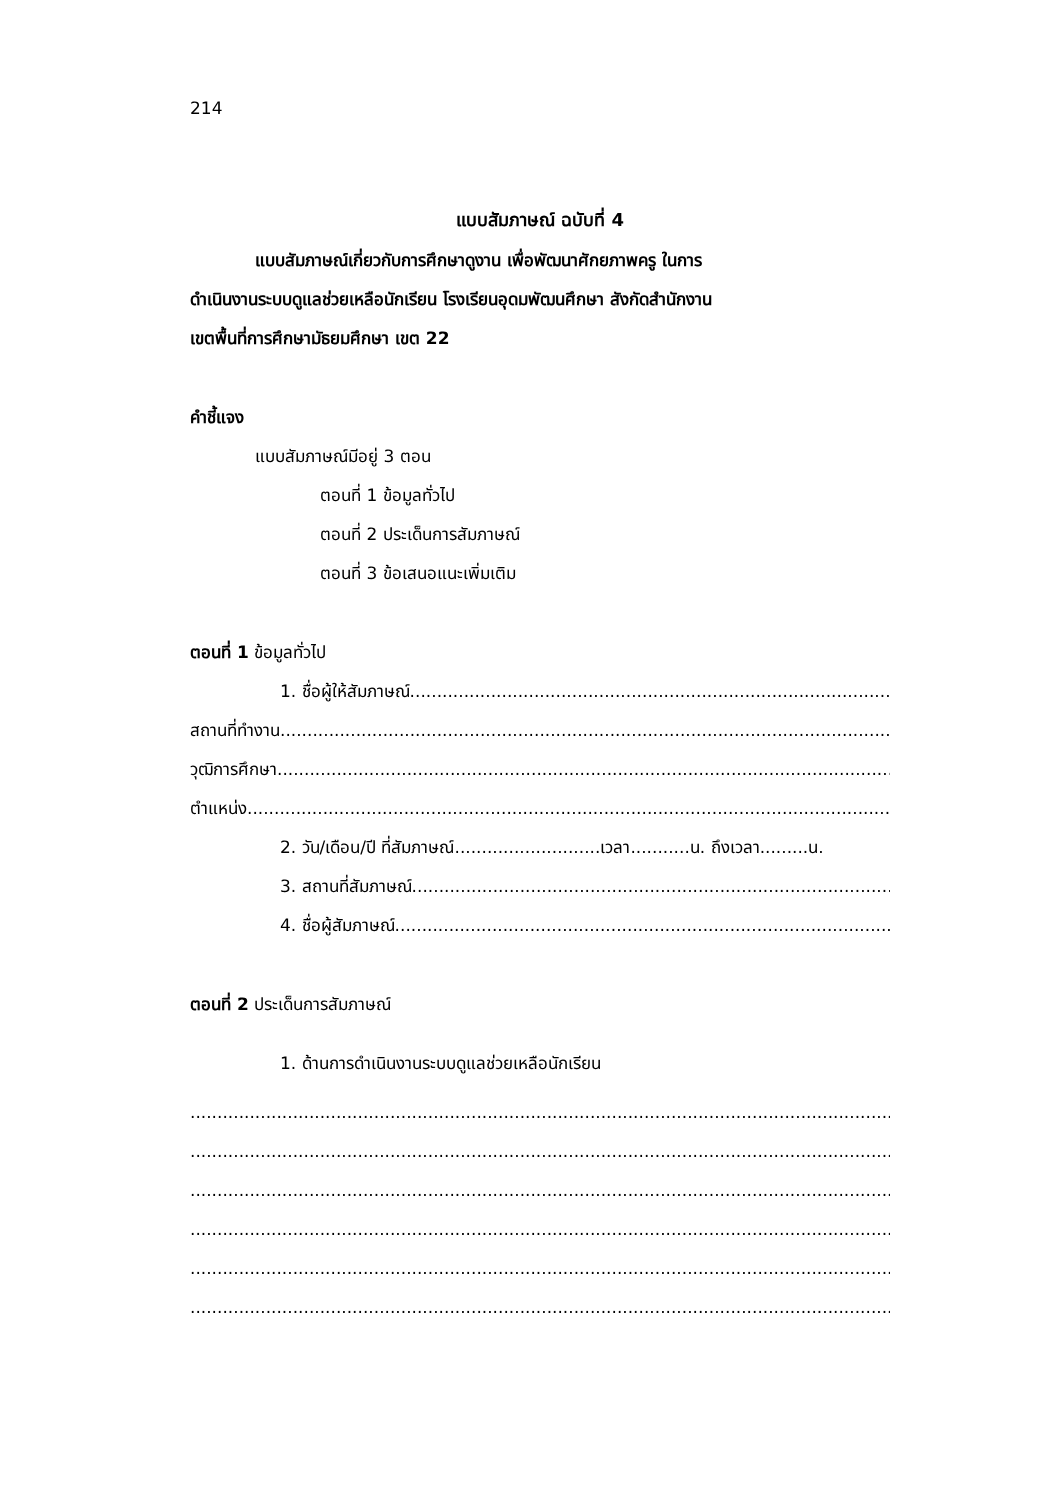214
แบบสัมภาษณ์ ฉบับที่ 4
แบบสัมภาษณ์เกี่ยวกับการศึกษาดูงาน เพื่อพัฒนาศักยภาพครู ในการ
ดำเนินงานระบบดูแลช่วยเหลือนักเรียน โรงเรียนอุดมพัฒนศึกษา สังกัดสำนักงาน
เขตพื้นที่การศึกษามัธยมศึกษา เขต 22
คำชี้แจง
แบบสัมภาษณ์มีอยู่ 3 ตอน
ตอนที่ 1 ข้อมูลทั่วไป
ตอนที่ 2 ประเด็นการสัมภาษณ์
ตอนที่ 3 ข้อเสนอแนะเพิ่มเติม
ตอนที่ 1 ข้อมูลทั่วไป
1. ชื่อผู้ให้สัมภาษณ์..................................................................................................
สถานที่ทำงาน.....................................................................................................................
วุฒิการศึกษา......................................................................................................................
ตำแหน่ง.............................................................................................................................
2. วัน/เดือน/ปี ที่สัมภาษณ์...........................เวลา...........น. ถึงเวลา.........น.
3. สถานที่สัมภาษณ์.....................................................................................................
4. ชื่อผู้สัมภาษณ์.......................................................................................................
ตอนที่ 2 ประเด็นการสัมภาษณ์
1. ด้านการดำเนินงานระบบดูแลช่วยเหลือนักเรียน
.......................................................................................................................................
.......................................................................................................................................
.......................................................................................................................................
.......................................................................................................................................
.......................................................................................................................................
.......................................................................................................................................